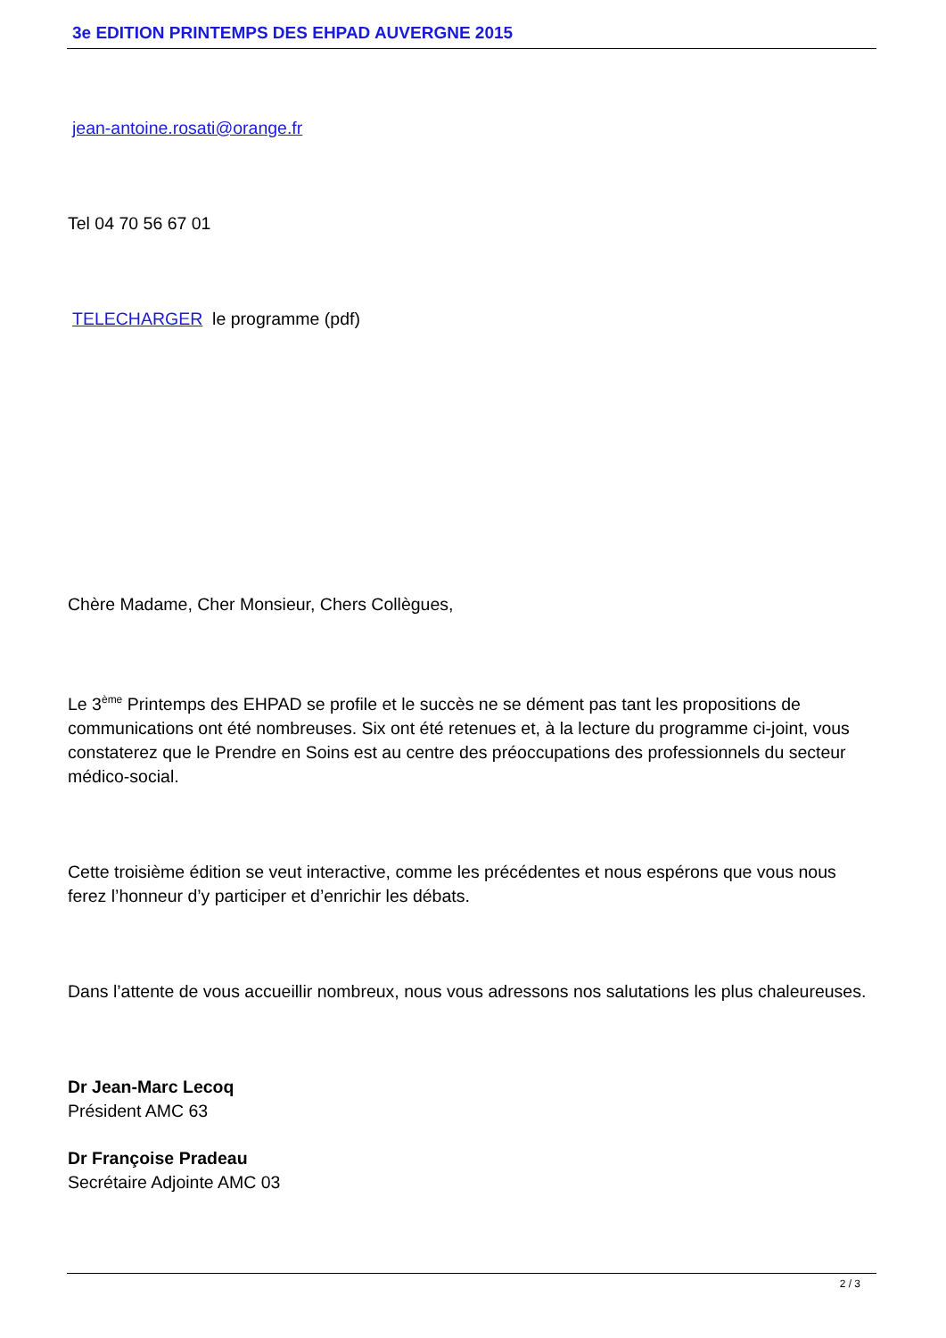3e EDITION PRINTEMPS DES EHPAD AUVERGNE 2015
jean-antoine.rosati@orange.fr
Tel 04 70 56 67 01
TELECHARGER le programme (pdf)
Chère Madame, Cher Monsieur, Chers Collègues,
Le 3<sup>ème</sup> Printemps des EHPAD se profile et le succès ne se dément pas tant les propositions de communications ont été nombreuses. Six ont été retenues et, à la lecture du programme ci-joint, vous constaterez que le Prendre en Soins est au centre des préoccupations des professionnels du secteur médico-social.
Cette troisième édition se veut interactive, comme les précédentes et nous espérons que vous nous ferez l’honneur d’y participer et d’enrichir les débats.
Dans l’attente de vous accueillir nombreux, nous vous adressons nos salutations les plus chaleureuses.
Dr Jean-Marc Lecoq
Président AMC 63
Dr Françoise Pradeau
Secrétaire Adjointe AMC 03
2 / 3